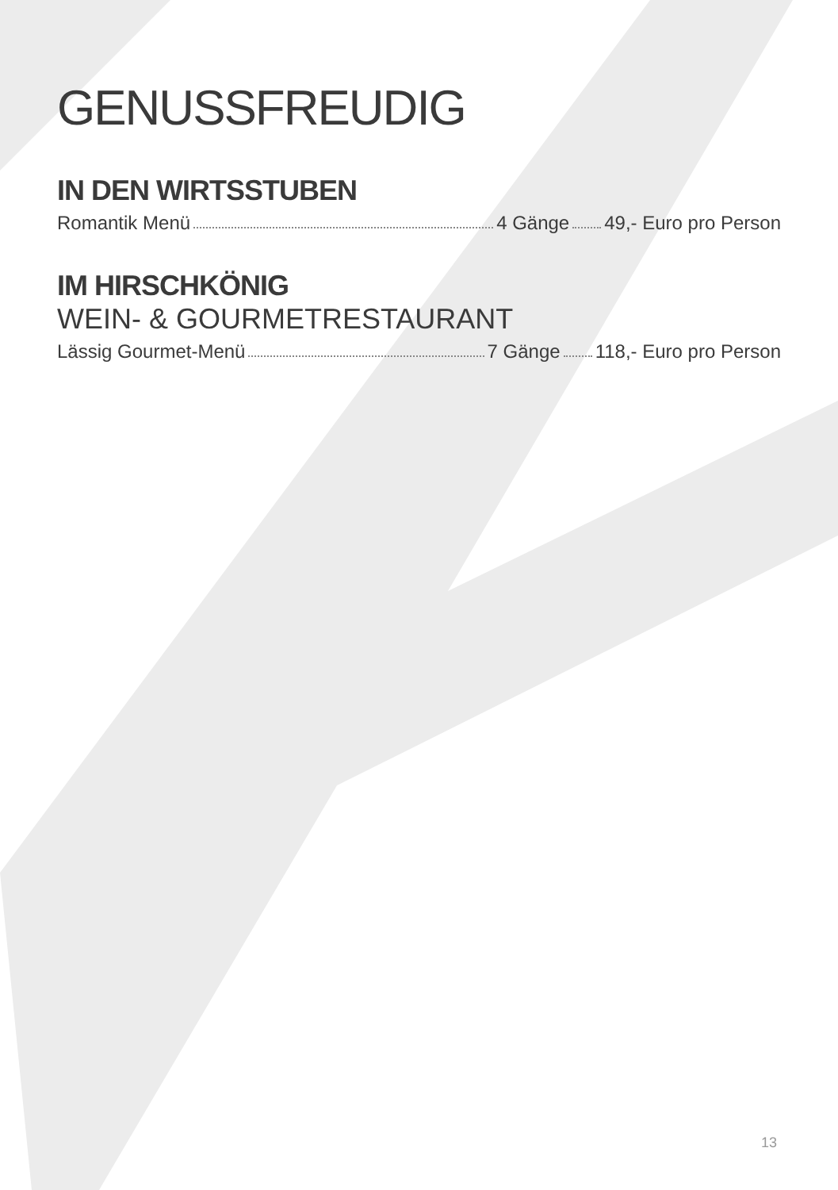GENUSSFREUDIG
IN DEN WIRTSSTUBEN
Romantik Menü 4 Gänge 49,- Euro pro Person
IM HIRSCHKÖNIG
WEIN- & GOURMETRESTAURANT
Lässig Gourmet-Menü 7 Gänge 118,- Euro pro Person
13